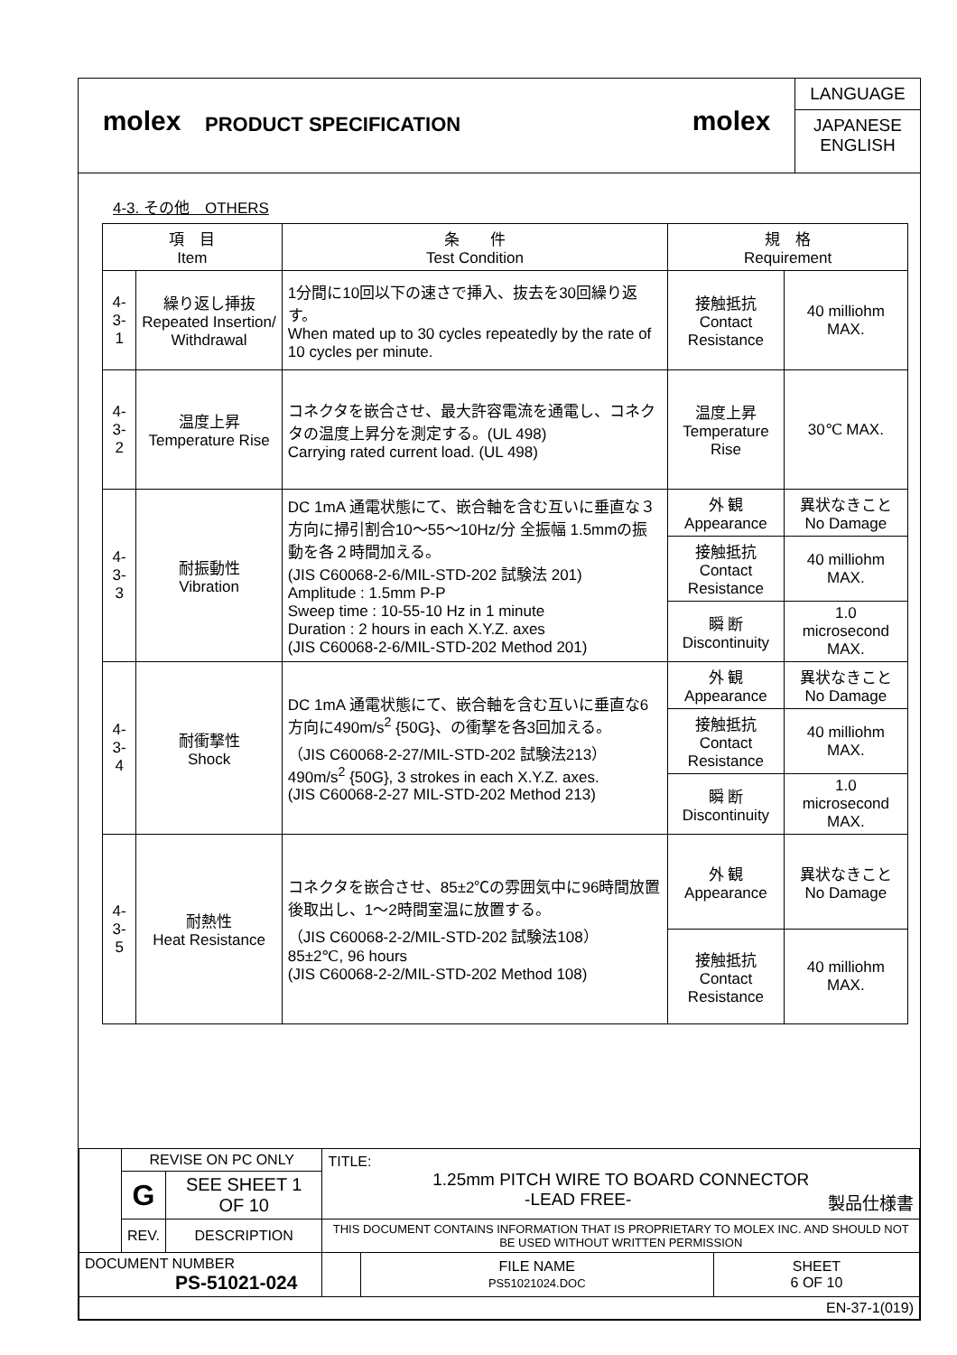molex
PRODUCT SPECIFICATION
molex
LANGUAGE
JAPANESE
ENGLISH
4-3. その他　OTHERS
| 項 目 Item | | 条 件 Test Condition | 規 格 Requirement | |
| --- | --- | --- | --- | --- |
| 4-3-1 | 繰り返し挿抜 Repeated Insertion/ Withdrawal | 1分間に10回以下の速さで挿入、抜去を30回繰り返す。 When mated up to 30 cycles repeatedly by the rate of 10 cycles per minute. | 接触抵抗 Contact Resistance | 40 milliohm MAX. |
| 4-3-2 | 温度上昇 Temperature Rise | コネクタを嵌合させ、最大許容電流を通電し、コネクタの温度上昇分を測定する。(UL 498) Carrying rated current load. (UL 498) | 温度上昇 Temperature Rise | 30℃ MAX. |
| 4-3-3 | 耐振動性 Vibration | DC 1mA 通電状態にて、嵌合軸を含む互いに垂直な３方向に掃引割合10～55～10Hz/分 全振幅 1.5mmの振動を各２時間加える。 (JIS C60068-2-6/MIL-STD-202 試験法 201) Amplitude : 1.5mm P-P Sweep time : 10-55-10 Hz in 1 minute Duration : 2 hours in each X.Y.Z. axes (JIS C60068-2-6/MIL-STD-202 Method 201) | 外 観 Appearance | 異状なきこと No Damage |
| | | | 接触抵抗 Contact Resistance | 40 milliohm MAX. |
| | | | 瞬 断 Discontinuity | 1.0 microsecond MAX. |
| 4-3-4 | 耐衝撃性 Shock | DC 1mA 通電状態にて、嵌合軸を含む互いに垂直な6方向に490m/s<sup>2</sup> {50G}、の衝撃を各3回加える。 （JIS C60068-2-27/MIL-STD-202 試験法213） 490m/s<sup>2</sup> {50G}, 3 strokes in each X.Y.Z. axes. (JIS C60068-2-27 MIL-STD-202 Method 213) | 外 観 Appearance | 異状なきこと No Damage |
| | | | 接触抵抗 Contact Resistance | 40 milliohm MAX. |
| | | | 瞬 断 Discontinuity | 1.0 microsecond MAX. |
| 4-3-5 | 耐熱性 Heat Resistance | コネクタを嵌合させ、85±2℃の雰囲気中に96時間放置後取出し、1～2時間室温に放置する。 （JIS C60068-2-2/MIL-STD-202 試験法108） 85±2℃, 96 hours (JIS C60068-2-2/MIL-STD-202 Method 108) | 外 観 Appearance | 異状なきこと No Damage |
| | | | 接触抵抗 Contact Resistance | 40 milliohm MAX. |
| | REVISE ON PC ONLY | | TITLE: 1.25mm PITCH WIRE TO BOARD CONNECTOR -LEAD FREE- 製品仕様書 | | |
| | G | SEE SHEET 1 OF 10 | | | |
| | REV. | DESCRIPTION | THIS DOCUMENT CONTAINS INFORMATION THAT IS PROPRIETARY TO MOLEX INC. AND SHOULD NOT BE USED WITHOUT WRITTEN PERMISSION | | |
| DOCUMENT NUMBER PS-51021-024 | | | | FILE NAME PS51021024.DOC | SHEET 6 OF 10 |
| EN-37-1(019) | | | | | |